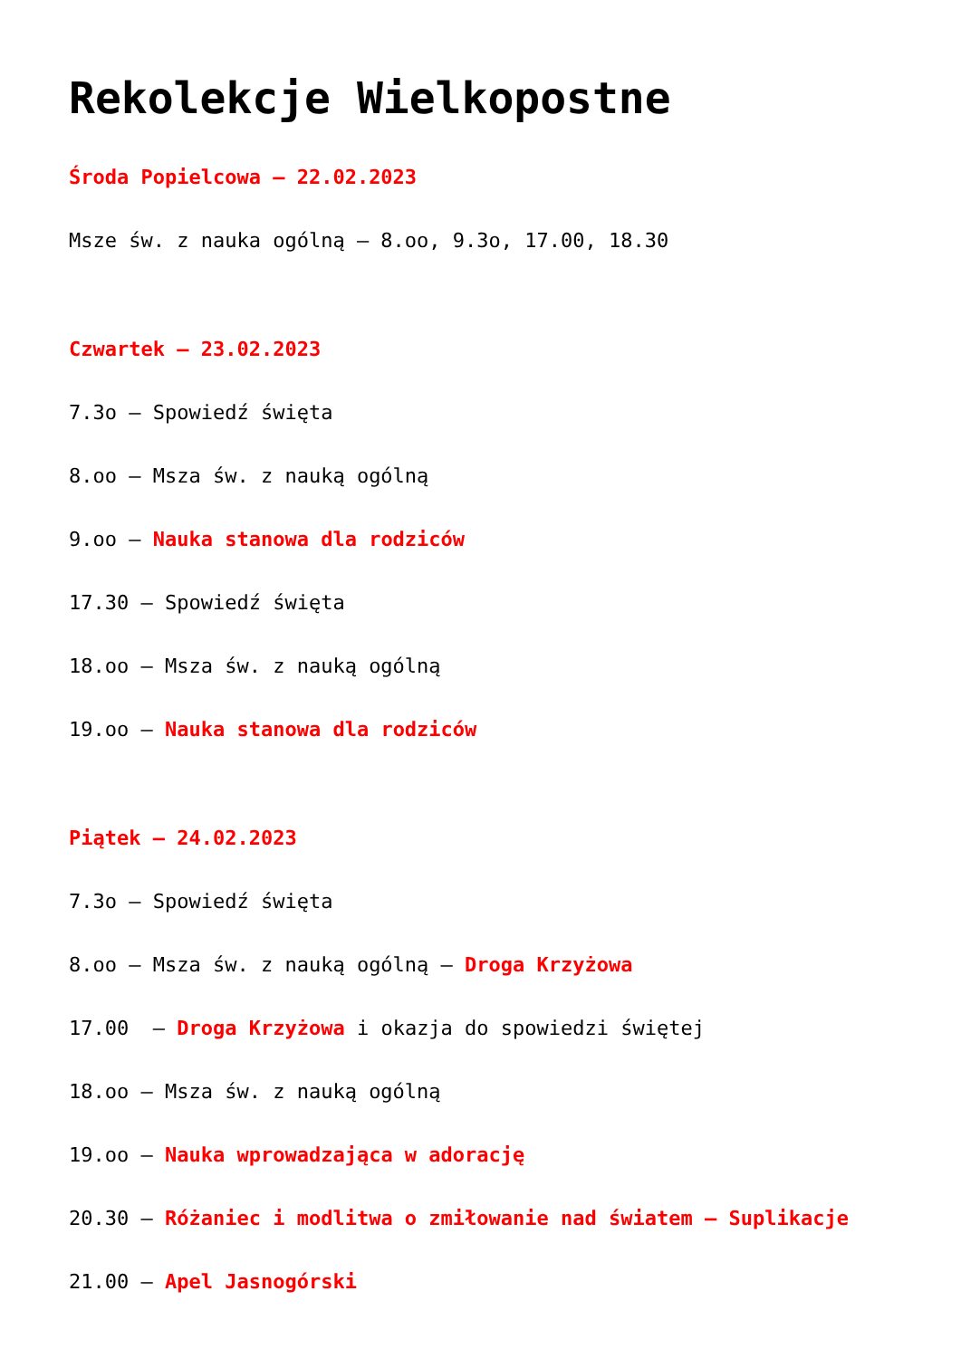Rekolekcje Wielkopostne
Środa Popielcowa – 22.02.2023
Msze św. z nauka ogólną – 8.oo, 9.3o, 17.00, 18.30
Czwartek – 23.02.2023
7.3o – Spowiedź święta
8.oo – Msza św. z nauką ogólną
9.oo – Nauka stanowa dla rodziców
17.30 – Spowiedź święta
18.oo – Msza św. z nauką ogólną
19.oo – Nauka stanowa dla rodziców
Piątek – 24.02.2023
7.3o – Spowiedź święta
8.oo – Msza św. z nauką ogólną – Droga Krzyżowa
17.00 – Droga Krzyżowa i okazja do spowiedzi świętej
18.oo – Msza św. z nauką ogólną
19.oo – Nauka wprowadzająca w adorację
20.30 – Różaniec i modlitwa o zmiłowanie nad światem – Suplikacje
21.00 – Apel Jasnogórski